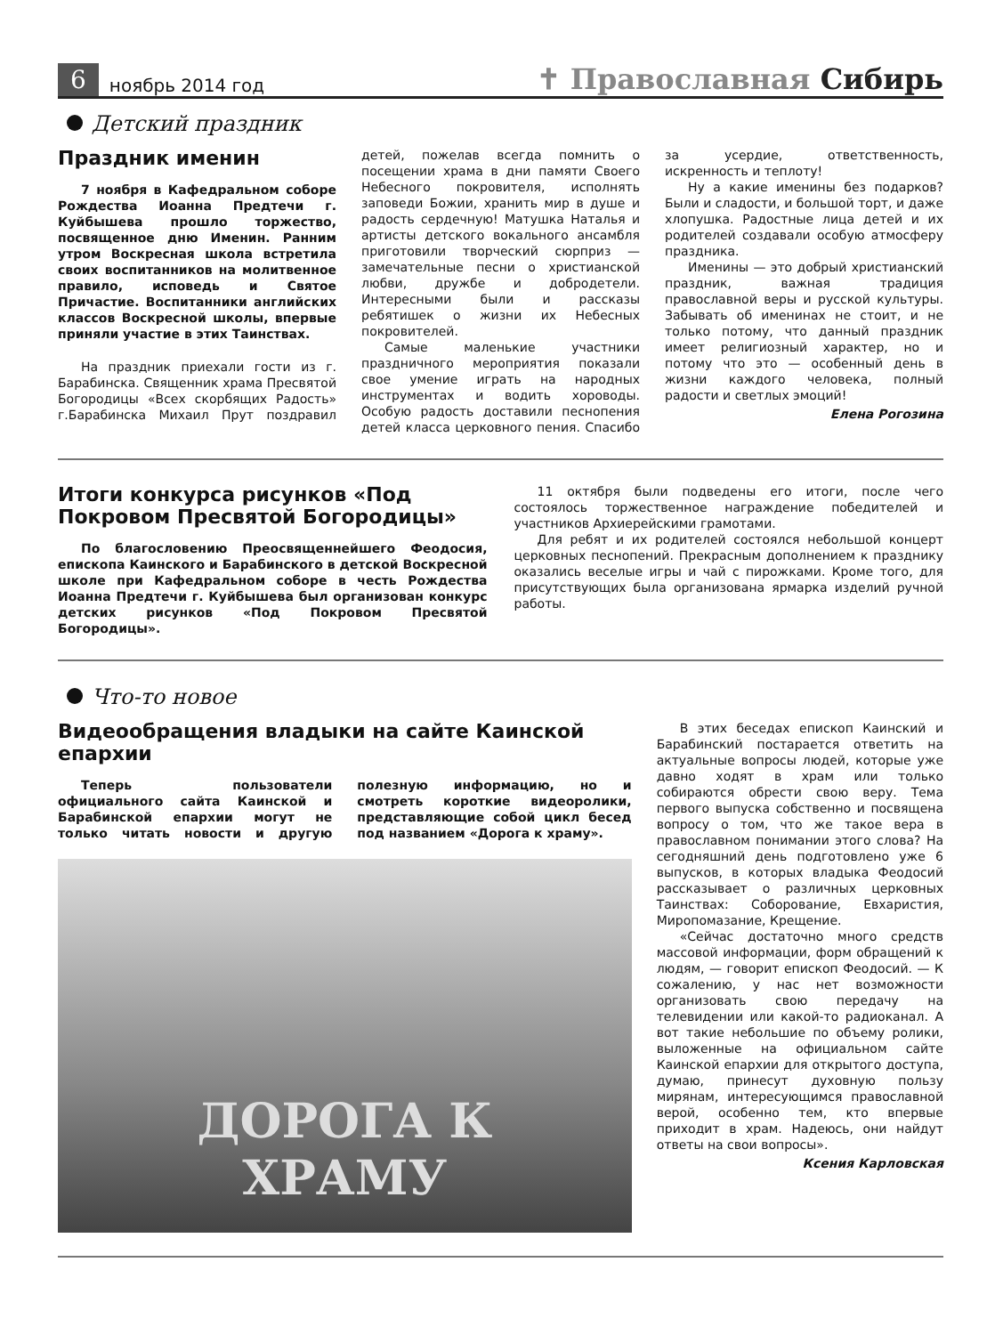6 ноябрь 2014 год ✝ Православная Сибирь
Детский праздник
Праздник именин
7 ноября в Кафедральном соборе Рождества Иоанна Предтечи г. Куйбышева прошло торжество, посвященное дню Именин. Ранним утром Воскресная школа встретила своих воспитанников на молитвенное правило, исповедь и Святое Причастие. Воспитанники английских классов Воскресной школы, впервые приняли участие в этих Таинствах.
На праздник приехали гости из г. Барабинска. Священник храма Пресвятой Богородицы «Всех скорбящих Радость» г.Барабинска Михаил Прут поздравил детей, пожелав всегда помнить о посещении храма в дни памяти Своего Небесного покровителя, исполнять заповеди Божии, хранить мир в душе и радость сердечную! Матушка Наталья и артисты детского вокального ансамбля приготовили творческий сюрприз — замечательные песни о христианской любви, дружбе и добродетели. Интересными были и рассказы ребятишек о жизни их Небесных покровителей.
Самые маленькие участники праздничного мероприятия показали свое умение играть на народных инструментах и водить хороводы. Особую радость доставили песнопения детей класса церковного пения. Спасибо за усердие, ответственность, искренность и теплоту!
Ну а какие именины без подарков? Были и сладости, и большой торт, и даже хлопушка. Радостные лица детей и их родителей создавали особую атмосферу праздника.
Именины — это добрый христианский праздник, важная традиция православной веры и русской культуры. Забывать об именинах не стоит, и не только потому, что данный праздник имеет религиозный характер, но и потому что это — особенный день в жизни каждого человека, полный радости и светлых эмоций!
Елена Рогозина
Итоги конкурса рисунков «Под Покровом Пресвятой Богородицы»
По благословению Преосвященнейшего Феодосия, епископа Каинского и Барабинского в детской Воскресной школе при Кафедральном соборе в честь Рождества Иоанна Предтечи г. Куйбышева был организован конкурс детских рисунков «Под Покровом Пресвятой Богородицы».
11 октября были подведены его итоги, после чего состоялось торжественное награждение победителей и участников Архиерейскими грамотами.
Для ребят и их родителей состоялся небольшой концерт церковных песнопений. Прекрасным дополнением к празднику оказались веселые игры и чай с пирожками. Кроме того, для присутствующих была организована ярмарка изделий ручной работы.
Что-то новое
Видеообращения владыки на сайте Каинской епархии
Теперь пользователи официального сайта Каинской и Барабинской епархии могут не только читать новости и другую полезную информацию, но и смотреть короткие видеоролики, представляющие собой цикл бесед под названием «Дорога к храму».
ДОРОГА К
ХРАМУ
В этих беседах епископ Каинский и Барабинский постарается ответить на актуальные вопросы людей, которые уже давно ходят в храм или только собираются обрести свою веру. Тема первого выпуска собственно и посвящена вопросу о том, что же такое вера в православном понимании этого слова? На сегодняшний день подготовлено уже 6 выпусков, в которых владыка Феодосий рассказывает о различных церковных Таинствах: Соборование, Евхаристия, Миропомазание, Крещение.
«Сейчас достаточно много средств массовой информации, форм обращений к людям, — говорит епископ Феодосий. — К сожалению, у нас нет возможности организовать свою передачу на телевидении или какой-то радиоканал. А вот такие небольшие по объему ролики, выложенные на официальном сайте Каинской епархии для открытого доступа, думаю, принесут духовную пользу мирянам, интересующимся православной верой, особенно тем, кто впервые приходит в храм. Надеюсь, они найдут ответы на свои вопросы».
Ксения Карловская